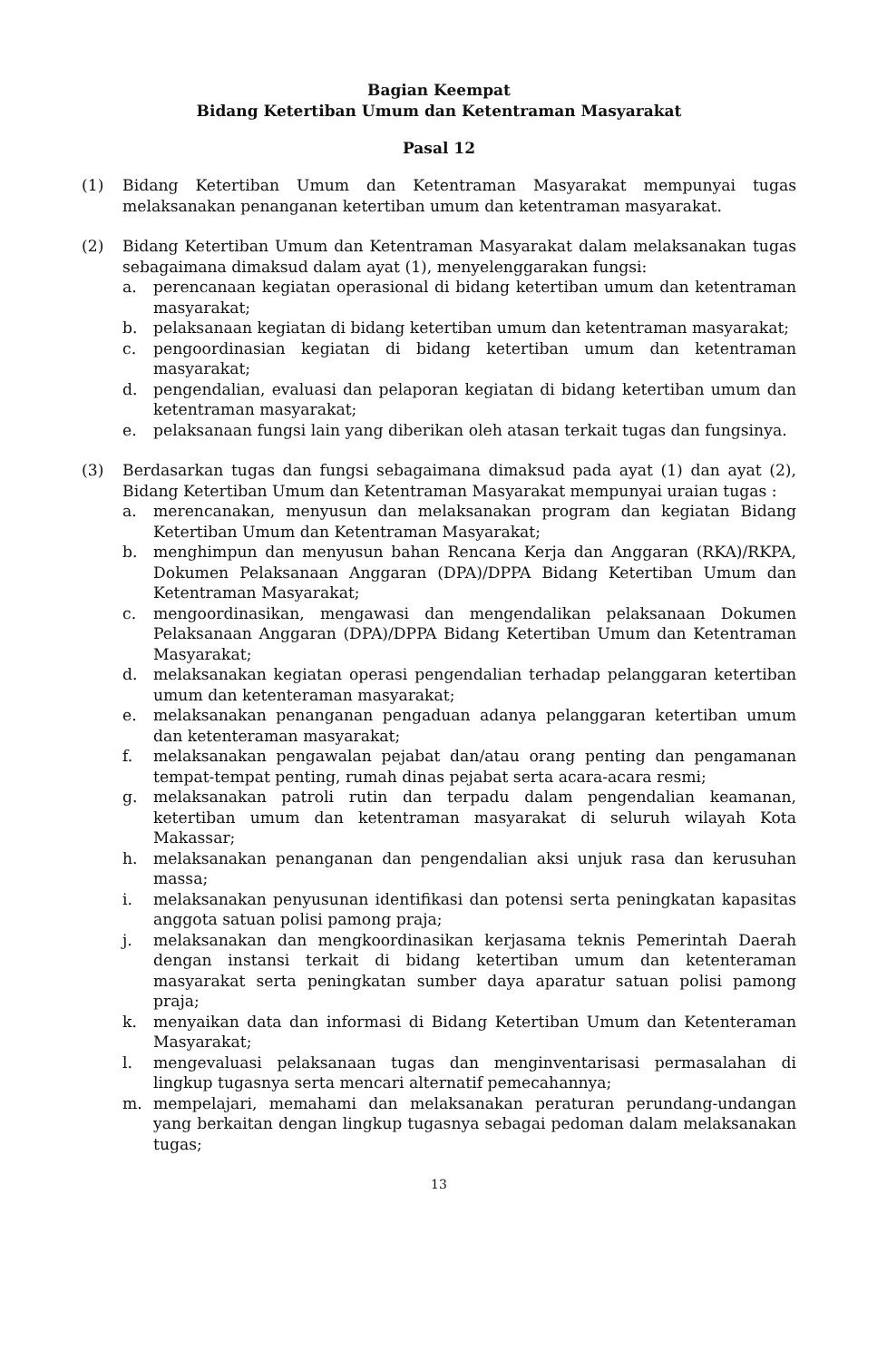Bagian Keempat
Bidang Ketertiban Umum dan Ketentraman Masyarakat
Pasal 12
(1) Bidang Ketertiban Umum dan Ketentraman Masyarakat mempunyai tugas melaksanakan penanganan ketertiban umum dan ketentraman masyarakat.
(2) Bidang Ketertiban Umum dan Ketentraman Masyarakat dalam melaksanakan tugas sebagaimana dimaksud dalam ayat (1), menyelenggarakan fungsi:
a. perencanaan kegiatan operasional di bidang ketertiban umum dan ketentraman masyarakat;
b. pelaksanaan kegiatan di bidang ketertiban umum dan ketentraman masyarakat;
c. pengoordinasian kegiatan di bidang ketertiban umum dan ketentraman masyarakat;
d. pengendalian, evaluasi dan pelaporan kegiatan di bidang ketertiban umum dan ketentraman masyarakat;
e. pelaksanaan fungsi lain yang diberikan oleh atasan terkait tugas dan fungsinya.
(3) Berdasarkan tugas dan fungsi sebagaimana dimaksud pada ayat (1) dan ayat (2), Bidang Ketertiban Umum dan Ketentraman Masyarakat mempunyai uraian tugas :
a. merencanakan, menyusun dan melaksanakan program dan kegiatan Bidang Ketertiban Umum dan Ketentraman Masyarakat;
b. menghimpun dan menyusun bahan Rencana Kerja dan Anggaran (RKA)/RKPA, Dokumen Pelaksanaan Anggaran (DPA)/DPPA Bidang Ketertiban Umum dan Ketentraman Masyarakat;
c. mengoordinasikan, mengawasi dan mengendalikan pelaksanaan Dokumen Pelaksanaan Anggaran (DPA)/DPPA Bidang Ketertiban Umum dan Ketentraman Masyarakat;
d. melaksanakan kegiatan operasi pengendalian terhadap pelanggaran ketertiban umum dan ketenteraman masyarakat;
e. melaksanakan penanganan pengaduan adanya pelanggaran ketertiban umum dan ketenteraman masyarakat;
f. melaksanakan pengawalan pejabat dan/atau orang penting dan pengamanan tempat-tempat penting, rumah dinas pejabat serta acara-acara resmi;
g. melaksanakan patroli rutin dan terpadu dalam pengendalian keamanan, ketertiban umum dan ketentraman masyarakat di seluruh wilayah Kota Makassar;
h. melaksanakan penanganan dan pengendalian aksi unjuk rasa dan kerusuhan massa;
i. melaksanakan penyusunan identifikasi dan potensi serta peningkatan kapasitas anggota satuan polisi pamong praja;
j. melaksanakan dan mengkoordinasikan kerjasama teknis Pemerintah Daerah dengan instansi terkait di bidang ketertiban umum dan ketenteraman masyarakat serta peningkatan sumber daya aparatur satuan polisi pamong praja;
k. menyaikan data dan informasi di Bidang Ketertiban Umum dan Ketenteraman Masyarakat;
l. mengevaluasi pelaksanaan tugas dan menginventarisasi permasalahan di lingkup tugasnya serta mencari alternatif pemecahannya;
m. mempelajari, memahami dan melaksanakan peraturan perundang-undangan yang berkaitan dengan lingkup tugasnya sebagai pedoman dalam melaksanakan tugas;
13